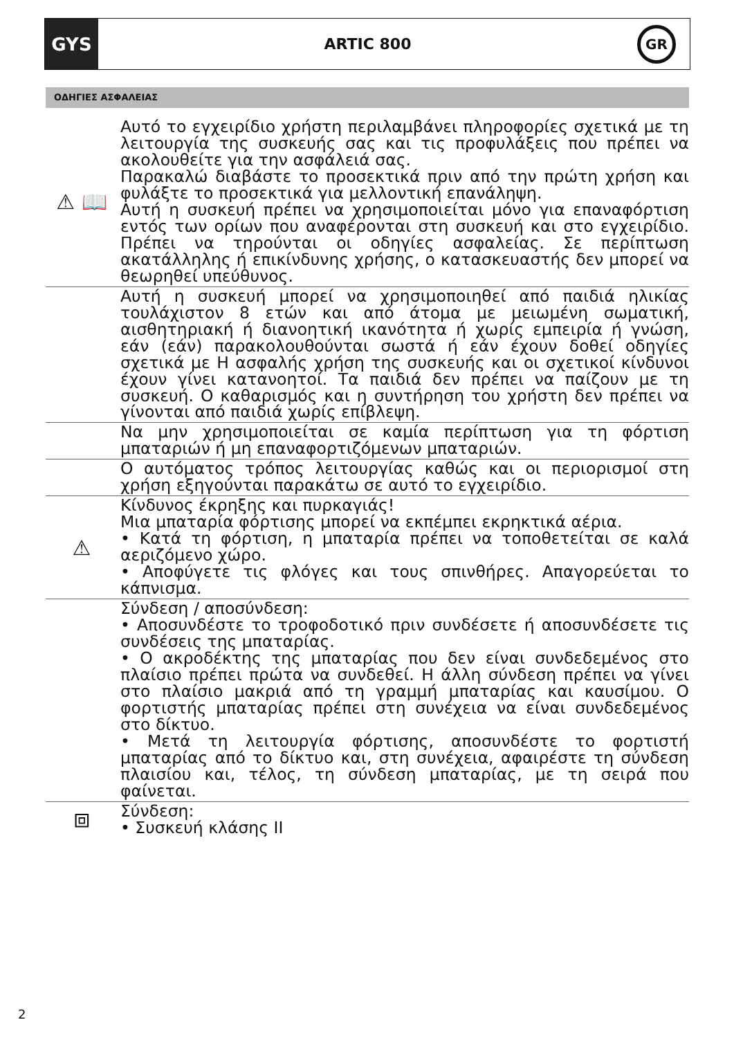GYS
ARTIC 800
GR
ΟΔΗΓΙΕΣ ΑΣΦΑΛΕΙΑΣ
⚠ 📖
Αυτό το εγχειρίδιο χρήστη περιλαμβάνει πληροφορίες σχετικά με τη λειτουργία της συσκευής σας και τις προφυλάξεις που πρέπει να ακολουθείτε για την ασφάλειά σας.
Παρακαλώ διαβάστε το προσεκτικά πριν από την πρώτη χρήση και φυλάξτε το προσεκτικά για μελλοντική επανάληψη.
Αυτή η συσκευή πρέπει να χρησιμοποιείται μόνο για επαναφόρτιση εντός των ορίων που αναφέρονται στη συσκευή και στο εγχειρίδιο. Πρέπει να τηρούνται οι οδηγίες ασφαλείας. Σε περίπτωση ακατάλληλης ή επικίνδυνης χρήσης, ο κατασκευαστής δεν μπορεί να θεωρηθεί υπεύθυνος.
Αυτή η συσκευή μπορεί να χρησιμοποιηθεί από παιδιά ηλικίας τουλάχιστον 8 ετών και από άτομα με μειωμένη σωματική, αισθητηριακή ή διανοητική ικανότητα ή χωρίς εμπειρία ή γνώση, εάν (εάν) παρακολουθούνται σωστά ή εάν έχουν δοθεί οδηγίες σχετικά με Η ασφαλής χρήση της συσκευής και οι σχετικοί κίνδυνοι έχουν γίνει κατανοητοί. Τα παιδιά δεν πρέπει να παίζουν με τη συσκευή. Ο καθαρισμός και η συντήρηση του χρήστη δεν πρέπει να γίνονται από παιδιά χωρίς επίβλεψη.
Να μην χρησιμοποιείται σε καμία περίπτωση για τη φόρτιση μπαταριών ή μη επαναφορτιζόμενων μπαταριών.
Ο αυτόματος τρόπος λειτουργίας καθώς και οι περιορισμοί στη χρήση εξηγούνται παρακάτω σε αυτό το εγχειρίδιο.
⚠
Κίνδυνος έκρηξης και πυρκαγιάς!
Μια μπαταρία φόρτισης μπορεί να εκπέμπει εκρηκτικά αέρια.
• Κατά τη φόρτιση, η μπαταρία πρέπει να τοποθετείται σε καλά αεριζόμενο χώρο.
• Αποφύγετε τις φλόγες και τους σπινθήρες. Απαγορεύεται το κάπνισμα.
Σύνδεση / αποσύνδεση:
• Αποσυνδέστε το τροφοδοτικό πριν συνδέσετε ή αποσυνδέσετε τις συνδέσεις της μπαταρίας.
• Ο ακροδέκτης της μπαταρίας που δεν είναι συνδεδεμένος στο πλαίσιο πρέπει πρώτα να συνδεθεί. Η άλλη σύνδεση πρέπει να γίνει στο πλαίσιο μακριά από τη γραμμή μπαταρίας και καυσίμου. Ο φορτιστής μπαταρίας πρέπει στη συνέχεια να είναι συνδεδεμένος στο δίκτυο.
• Μετά τη λειτουργία φόρτισης, αποσυνδέστε το φορτιστή μπαταρίας από το δίκτυο και, στη συνέχεια, αφαιρέστε τη σύνδεση πλαισίου και, τέλος, τη σύνδεση μπαταρίας, με τη σειρά που φαίνεται.
⧈
Σύνδεση:
• Συσκευή κλάσης II
2